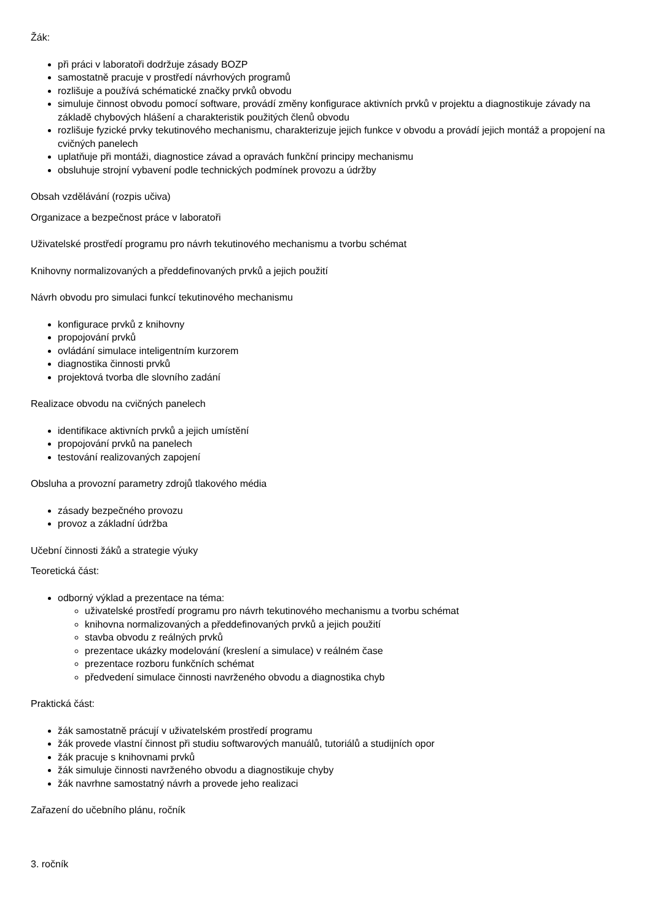Žák:
při práci v laboratoři dodržuje zásady BOZP
samostatně pracuje v prostředí návrhových programů
rozlišuje a používá schématické značky prvků obvodu
simuluje činnost obvodu pomocí software, provádí změny konfigurace aktivních prvků v projektu a diagnostikuje závady na základě chybových hlášení a charakteristik použitých členů obvodu
rozlišuje fyzické prvky tekutinového mechanismu, charakterizuje jejich funkce v obvodu a provádí jejich montáž a propojení na cvičných panelech
uplatňuje při montáži, diagnostice závad a opravách funkční principy mechanismu
obsluhuje strojní vybavení podle technických podmínek provozu a údržby
Obsah vzdělávání (rozpis učiva)
Organizace a bezpečnost práce v laboratoři
Uživatelské prostředí programu pro návrh tekutinového mechanismu a tvorbu schémat
Knihovny normalizovaných a předdefinovaných prvků a jejich použití
Návrh obvodu pro simulaci funkcí tekutinového mechanismu
konfigurace prvků z knihovny
propojování prvků
ovládání simulace inteligentním kurzorem
diagnostika činnosti prvků
projektová tvorba dle slovního zadání
Realizace obvodu na cvičných panelech
identifikace aktivních prvků a jejich umístění
propojování prvků na panelech
testování realizovaných zapojení
Obsluha a provozní parametry zdrojů tlakového média
zásady bezpečného provozu
provoz a základní údržba
Učební činnosti žáků a strategie výuky
Teoretická část:
odborný výklad a prezentace na téma:
uživatelské prostředí programu pro návrh tekutinového mechanismu a tvorbu schémat
knihovna normalizovaných a předdefinovaných prvků a jejich použití
stavba obvodu z reálných prvků
prezentace ukázky modelování (kreslení a simulace) v reálném čase
prezentace rozboru funkčních schémat
předvedení simulace činnosti navrženého obvodu a diagnostika chyb
Praktická část:
žák samostatně prácují v uživatelském prostředí programu
žák provede vlastní činnost při studiu softwarových manuálů, tutoriálů a studijních opor
žák pracuje s knihovnami prvků
žák simuluje činnosti navrženého obvodu a diagnostikuje chyby
žák navrhne samostatný návrh a provede jeho realizaci
Zařazení do učebního plánu, ročník
3. ročník